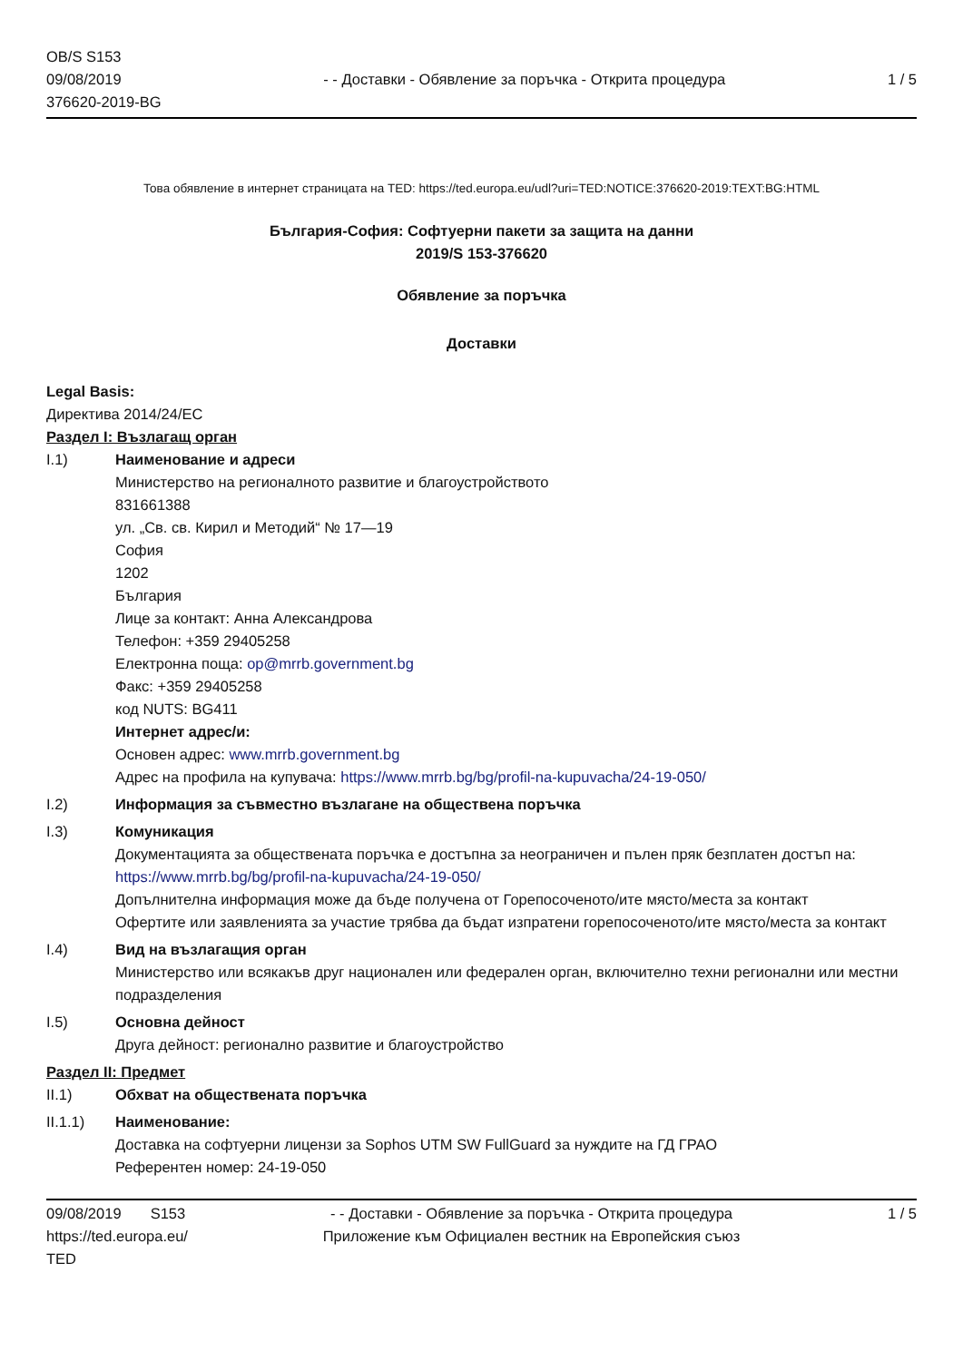OB/S S153
09/08/2019
376620-2019-BG
- - Доставки - Обявление за поръчка - Открита процедура
1 / 5
Това обявление в интернет страницата на TED: https://ted.europa.eu/udl?uri=TED:NOTICE:376620-2019:TEXT:BG:HTML
България-София: Софтуерни пакети за защита на данни
2019/S 153-376620
Обявление за поръчка
Доставки
Legal Basis:
Директива 2014/24/ЕС
Раздел I: Възлагащ орган
I.1) Наименование и адреси
Министерство на регионалното развитие и благоустройството
831661388
ул. „Св. св. Кирил и Методий“ № 17—19
София
1202
България
Лице за контакт: Анна Александрова
Телефон: +359 29405258
Електронна поща: op@mrrb.government.bg
Факс: +359 29405258
код NUTS: BG411
Интернет адрес/и:
Основен адрес: www.mrrb.government.bg
Адрес на профила на купувача: https://www.mrrb.bg/bg/profil-na-kupuvacha/24-19-050/
I.2) Информация за съвместно възлагане на обществена поръчка
I.3) Комуникация
Документацията за обществената поръчка е достъпна за неограничен и пълен пряк безплатен достъп на: https://www.mrrb.bg/bg/profil-na-kupuvacha/24-19-050/
Допълнителна информация може да бъде получена от Горепосоченото/ите място/места за контакт
Офертите или заявленията за участие трябва да бъдат изпратени горепосоченото/ите място/места за контакт
I.4) Вид на възлагащия орган
Министерство или всякакъв друг национален или федерален орган, включително техни регионални или местни подразделения
I.5) Основна дейност
Друга дейност: регионално развитие и благоустройство
Раздел II: Предмет
II.1) Обхват на обществената поръчка
II.1.1) Наименование:
Доставка на софтуерни лицензи за Sophos UTM SW FullGuard за нуждите на ГД ГРАО
Референтен номер: 24-19-050
09/08/2019 S153
https://ted.europa.eu/
TED
- - Доставки - Обявление за поръчка - Открита процедура
Приложение към Официален вестник на Европейския съюз
1 / 5